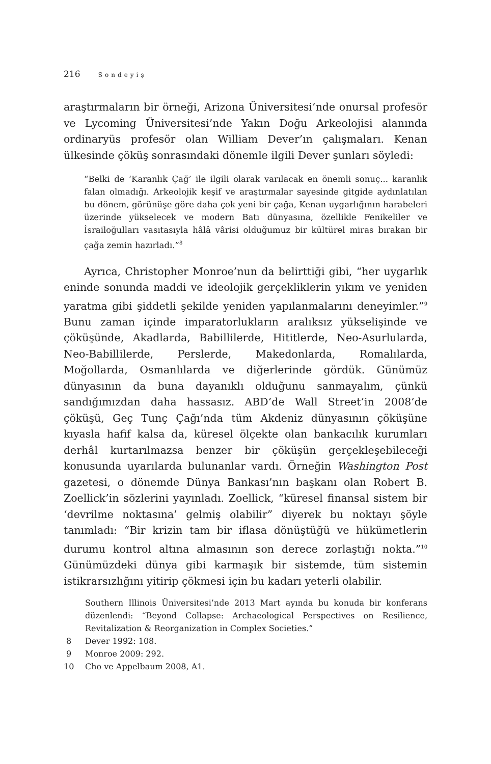216 Sondeyiş
araştırmaların bir örneği, Arizona Üniversitesi’nde onursal profesör ve Lycoming Üniversitesi’nde Yakın Doğu Arkeolojisi alanında ordinaryüs profesör olan William Dever’ın çalışmaları. Kenan ülkesinde çöküş sonrasındaki dönemle ilgili Dever şunları söyledi:
“Belki de ‘Karanlık Çağ’ ile ilgili olarak varılacak en önemli sonuç... karanlık falan olmadığı. Arkeolojik keşif ve araştırmalar sayesinde gitgide aydınlatılan bu dönem, görünüşe göre daha çok yeni bir çağa, Kenan uygarlığının harabeleri üzerinde yükselecek ve modern Batı dünyasına, özellikle Fenikeliler ve İsrailoğulları vasıtasıyla hâlâ vârisi olduğumuz bir kültürel miras bırakan bir çağa zemin hazırladı.”<sup>8</sup>
Ayrıca, Christopher Monroe’nun da belirttiği gibi, “her uygarlık eninde sonunda maddi ve ideolojik gerçekliklerin yıkım ve yeniden yaratma gibi şiddetli şekilde yeniden yapılanmalarını deneyimler.”<sup>9</sup> Bunu zaman içinde imparatorlukların aralıksız yükselişinde ve çöküşünde, Akadlarda, Babillilerde, Hititlerde, Neo-Asurlularda, Neo-Babillilerde, Perslerde, Makedonlarda, Romalılarda, Moğollarda, Osmanlılarda ve diğerlerinde gördük. Günümüz dünyasının da buna dayanıklı olduğunu sanmayalım, çünkü sandığımızdan daha hassasız. ABD’de Wall Street’in 2008’de çöküşü, Geç Tunç Çağı’nda tüm Akdeniz dünyasının çöküşüne kıyasla hafif kalsa da, küresel ölçekte olan bankacılık kurumları derhâl kurtarılmazsa benzer bir çöküşün gerçekleşebileceği konusunda uyarılarda bulunanlar vardı. Örneğin Washington Post gazetesi, o dönemde Dünya Bankası’nın başkanı olan Robert B. Zoellick’in sözlerini yayınladı. Zoellick, “küresel finansal sistem bir ‘devrilme noktasına’ gelmiş olabilir” diyerek bu noktayı şöyle tanımladı: “Bir krizin tam bir iflasa dönüştüğü ve hükümetlerin durumu kontrol altına almasının son derece zorlaştığı nokta.”<sup>10</sup> Günümüzdeki dünya gibi karmaşık bir sistemde, tüm sistemin istikrarsızlığını yitirip çökmesi için bu kadarı yeterli olabilir.
Southern Illinois Üniversitesi’nde 2013 Mart ayında bu konuda bir konferans düzenlendi: “Beyond Collapse: Archaeological Perspectives on Resilience, Revitalization & Reorganization in Complex Societies.”
8 Dever 1992: 108.
9 Monroe 2009: 292.
10 Cho ve Appelbaum 2008, A1.